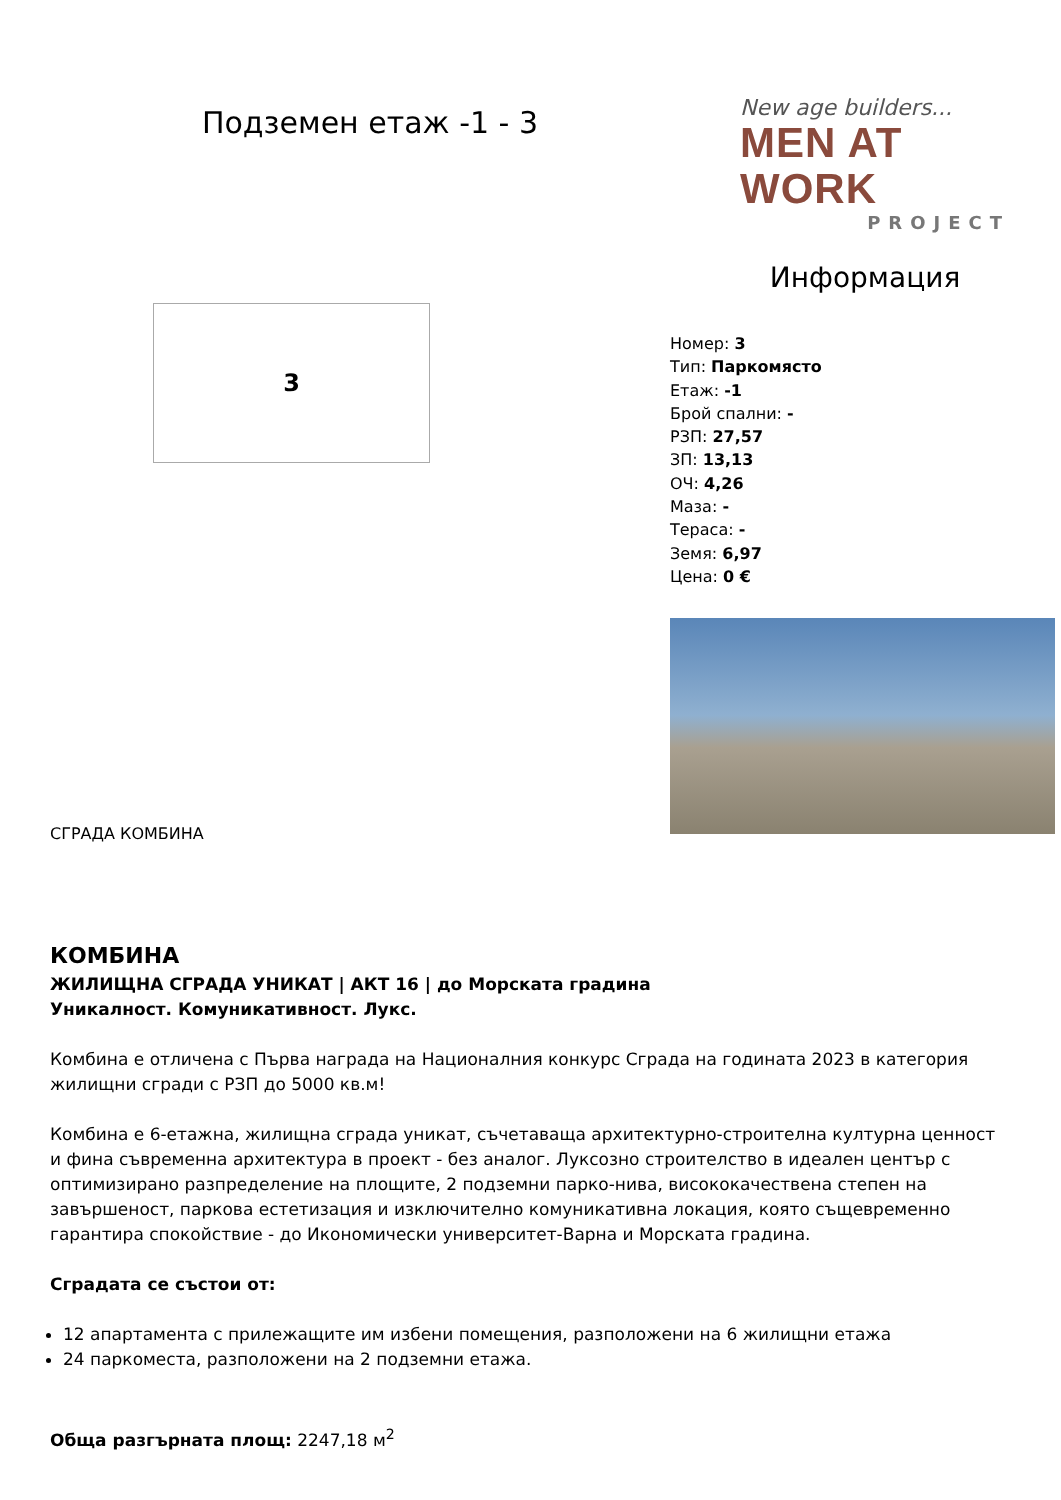Подземен етаж -1 - 3
New age builders...
MEN AT WORK
PROJECT
3
Информация
Номер: 3
Тип: Паркомясто
Етаж: -1
Брой спални: -
РЗП: 27,57
ЗП: 13,13
ОЧ: 4,26
Маза: -
Тераса: -
Земя: 6,97
Цена: 0 €
СГРАДА КОМБИНА
КОМБИНА
ЖИЛИЩНА СГРАДА УНИКАТ | АКТ 16 | до Морската градина
Уникалност. Комуникативност. Лукс.
Комбина е отличена с Първа награда на Националния конкурс Сграда на годината 2023 в категория жилищни сгради с РЗП до 5000 кв.м!
Комбина е 6-етажна, жилищна сграда уникат, съчетаваща архитектурно-строителна културна ценност и фина съвременна архитектура в проект - без аналог. Луксозно строителство в идеален център с оптимизирано разпределение на площите, 2 подземни парко-нива, висококачествена степен на завършеност, паркова естетизация и изключително комуникативна локация, която същевременно гарантира спокойствие - до Икономически университет-Варна и Морската градина.
Сградата се състои от:
12 апартамента с прилежащите им избени помещения, разположени на 6 жилищни етажа
24 паркоместа, разположени на 2 подземни етажа.
Обща разгърната площ: 2247,18 м<sup>2</sup>